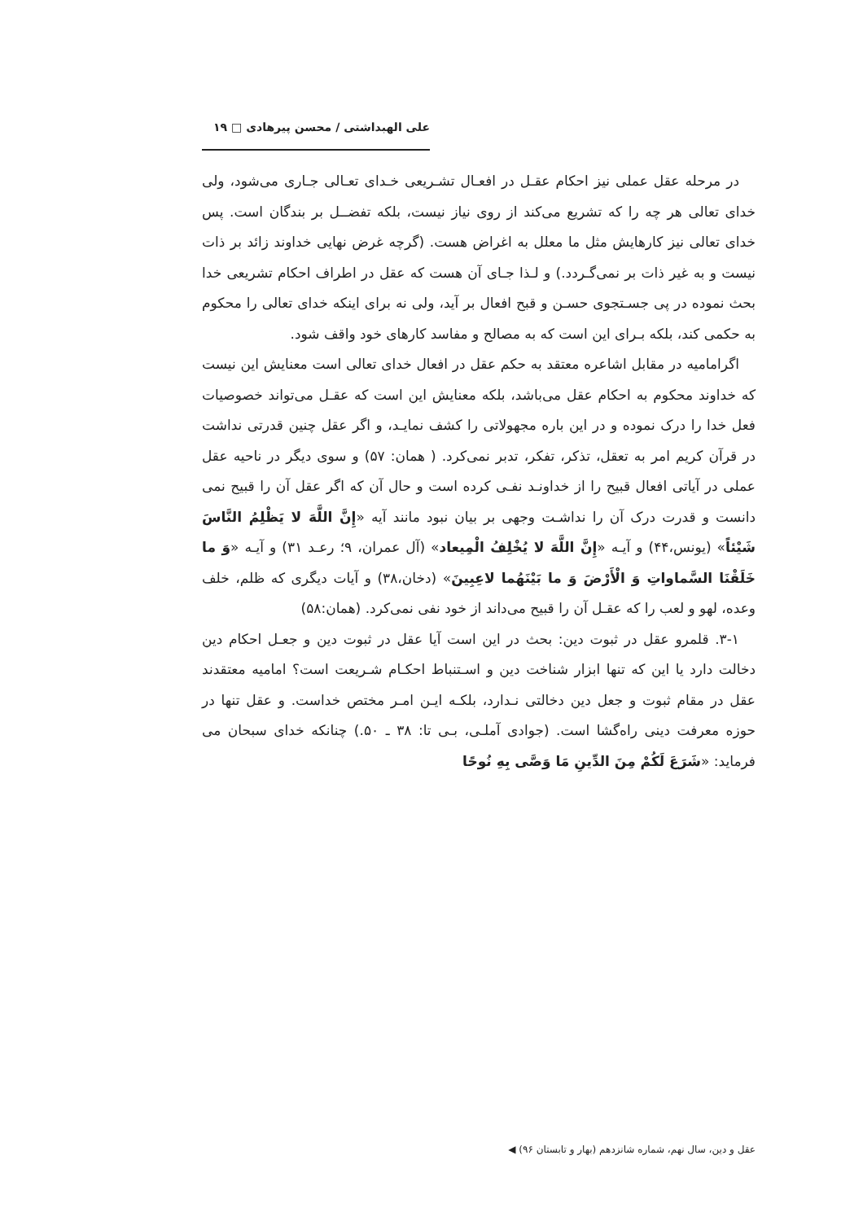علی الهبداشتی / محسن پیرهادی □ ۱۹
در مرحله عقل عملی نیز احکام عقـل در افعـال تشـریعی خـدای تعـالی جـاری می‌شود، ولی خدای تعالی هر چه را که تشریع می‌کند از روی نیاز نیست، بلکه تفضــل بر بندگان است. پس خدای تعالی نیز کارهایش مثل ما معلل به اغراض هست. (گرچه غرض نهایی خداوند زائد بر ذات نیست و به غیر ذات بر نمی‌گـردد.) و لـذا جـای آن هست که عقل در اطراف احکام تشریعی خدا بحث نموده در پی جسـتجوی حسـن و قبح افعال بر آید، ولی نه برای اینکه خدای تعالی را محکوم به حکمی کند، بلکه بـرای این است که به مصالح و مفاسد کارهای خود واقف شود.
اگرامامیه در مقابل اشاعره معتقد به حکم عقل در افعال خدای تعالی است معنایش این نیست که خداوند محکوم به احکام عقل می‌باشد، بلکه معنایش این است که عقـل می‌تواند خصوصیات فعل خدا را درک نموده و در این باره مجهولاتی را کشف نمایـد، و اگر عقل چنین قدرتی نداشت در قرآن کریم امر به تعقل، تذکر، تفکر، تدبر نمی‌کرد. ( همان: ۵۷) و سوی دیگر در ناحیه عقل عملی در آیاتی افعال قبیح را از خداونـد نفـی کرده است و حال آن که اگر عقل آن را قبیح نمی دانست و قدرت درک آن را نداشـت وجهی بر بیان نبود مانند آیه «إِنَّ اللَّهَ لا یَظْلِمُ النَّاسَ شَیْئاً» (یونس،۴۴) و آیـه «إِنَّ اللَّهَ لا یُخْلِفُ الْمِیعاد» (آل عمران، ۹؛ رعـد ۳۱) و آیـه «وَ ما خَلَقْنَا السَّماواتِ وَ الْأَرْضَ وَ ما بَیْنَهُما لاعِبِینَ» (دخان،۳۸) و آیات دیگری که ظلم، خلف وعده، لهو و لعب را که عقـل آن را قبیح می‌داند از خود نفی نمی‌کرد. (همان:۵۸)
۳-۱. قلمرو عقل در ثبوت دین: بحث در این است آیا عقل در ثبوت دین و جعـل احکام دین دخالت دارد یا این که تنها ابزار شناخت دین و اسـتنباط احکـام شـریعت است؟ امامیه معتقدند عقل در مقام ثبوت و جعل دین دخالتی نـدارد، بلکـه ایـن امـر مختص خداست. و عقل تنها در حوزه معرفت دینی راه‌گشا است. (جوادی آملـی، بـی تا: ۳۸ ـ ۵۰.) چنانکه خدای سبحان می فرماید: «شَرَعَ لَکُمْ مِنَ الدِّینِ مَا وَصَّی بِهِ نُوحًا
عقل و دین، سال نهم، شماره شانزدهم (بهار و تابستان ۹۶) ◀